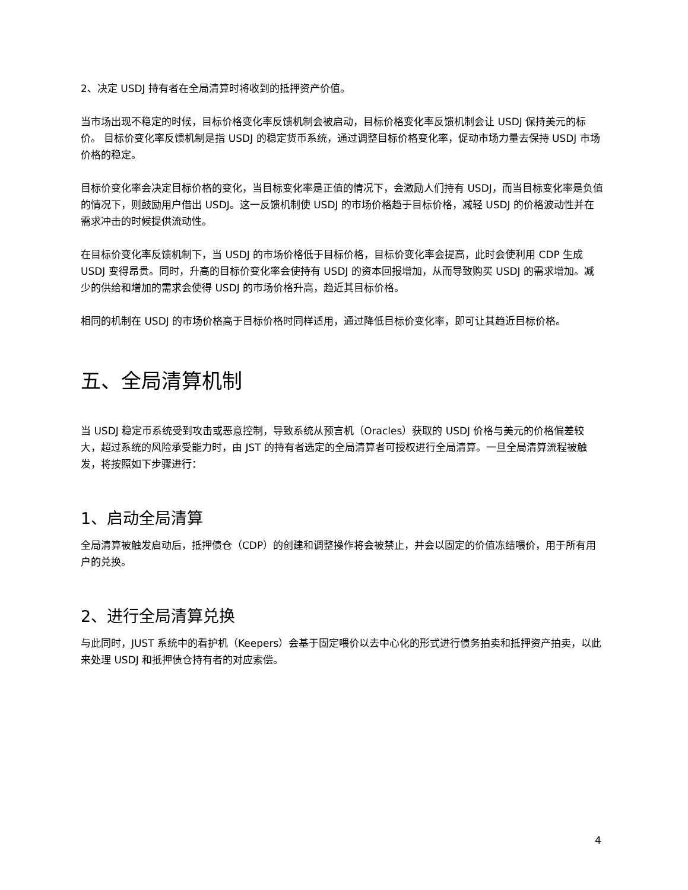2、决定 USDJ 持有者在全局清算时将收到的抵押资产价值。
当市场出现不稳定的时候，目标价格变化率反馈机制会被启动，目标价格变化率反馈机制会让 USDJ 保持美元的标价。 目标价变化率反馈机制是指 USDJ 的稳定货币系统，通过调整目标价格变化率，促动市场力量去保持 USDJ 市场价格的稳定。
目标价变化率会决定目标价格的变化，当目标变化率是正值的情况下，会激励人们持有 USDJ，而当目标变化率是负值的情况下，则鼓励用户借出 USDJ。这一反馈机制使 USDJ 的市场价格趋于目标价格，减轻 USDJ 的价格波动性并在需求冲击的时候提供流动性。
在目标价变化率反馈机制下，当 USDJ 的市场价格低于目标价格，目标价变化率会提高，此时会使利用 CDP 生成 USDJ 变得昂贵。同时，升高的目标价变化率会使持有 USDJ 的资本回报增加，从而导致购买 USDJ 的需求增加。减少的供给和增加的需求会使得 USDJ 的市场价格升高，趋近其目标价格。
相同的机制在 USDJ 的市场价格高于目标价格时同样适用，通过降低目标价变化率，即可让其趋近目标价格。
五、全局清算机制
当 USDJ 稳定币系统受到攻击或恶意控制，导致系统从预言机（Oracles）获取的 USDJ 价格与美元的价格偏差较大，超过系统的风险承受能力时，由 JST 的持有者选定的全局清算者可授权进行全局清算。一旦全局清算流程被触发，将按照如下步骤进行：
1、启动全局清算
全局清算被触发启动后，抵押债仓（CDP）的创建和调整操作将会被禁止，并会以固定的价值冻结喂价，用于所有用户的兑换。
2、进行全局清算兑换
与此同时，JUST 系统中的看护机（Keepers）会基于固定喂价以去中心化的形式进行债务拍卖和抵押资产拍卖，以此来处理 USDJ 和抵押债仓持有者的对应索偿。
4